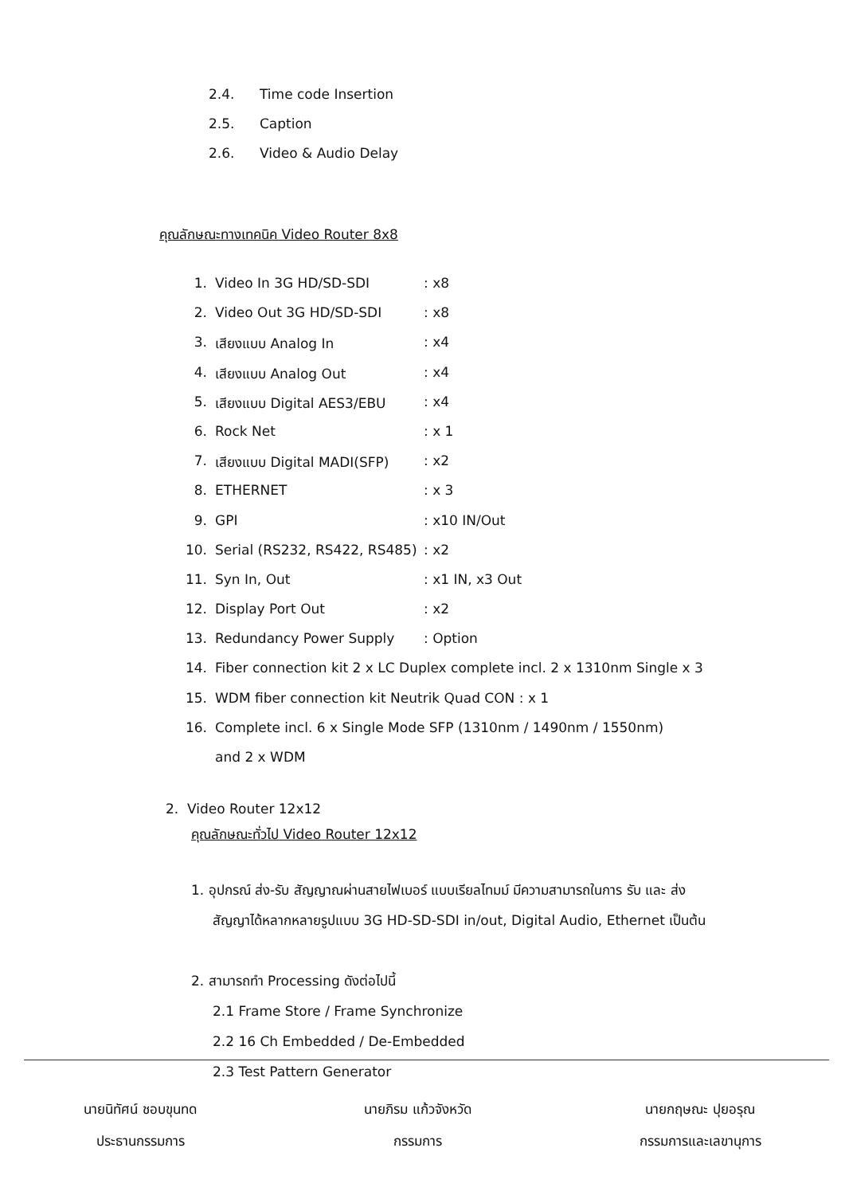2.4. Time code Insertion
2.5. Caption
2.6. Video & Audio Delay
คุณลักษณะทางเทคนิค Video Router 8x8
1. Video In 3G HD/SD-SDI: x8
2. Video Out 3G HD/SD-SDI: x8
3. เสียงแบบ Analog In: x4
4. เสียงแบบ Analog Out: x4
5. เสียงแบบ Digital AES3/EBU: x4
6. Rock Net: x 1
7. เสียงแบบ Digital MADI(SFP): x2
8. ETHERNET: x 3
9. GPI: x10 IN/Out
10. Serial (RS232, RS422, RS485): x2
11. Syn In, Out: x1 IN, x3 Out
12. Display Port Out: x2
13. Redundancy Power Supply: Option
14. Fiber connection kit 2 x LC Duplex complete incl. 2 x 1310nm Single x 3
15. WDM fiber connection kit Neutrik Quad CON : x 1
16. Complete incl. 6 x Single Mode SFP (1310nm / 1490nm / 1550nm)
and 2 x WDM
2. Video Router 12x12
คุณลักษณะทั่วไป Video Router 12x12
1. อุปกรณ์ ส่ง-รับ สัญญาณผ่านสายไฟเบอร์ แบบเรียลไทมม์ มีความสามารถในการ รับ และ ส่ง
สัญญาได้หลากหลายรูปแบบ 3G HD-SD-SDI in/out, Digital Audio, Ethernet เป็นต้น
2. สามารถทำ Processing ดังต่อไปนี้
2.1 Frame Store / Frame Synchronize
2.2 16 Ch Embedded / De-Embedded
2.3 Test Pattern Generator
นายนิทัศน์ ชอบขุนทด
ประธานกรรมการ
นายภิรม แก้วจังหวัด
กรรมการ
นายกฤษณะ ปุยอรุณ
กรรมการและเลขานุการ